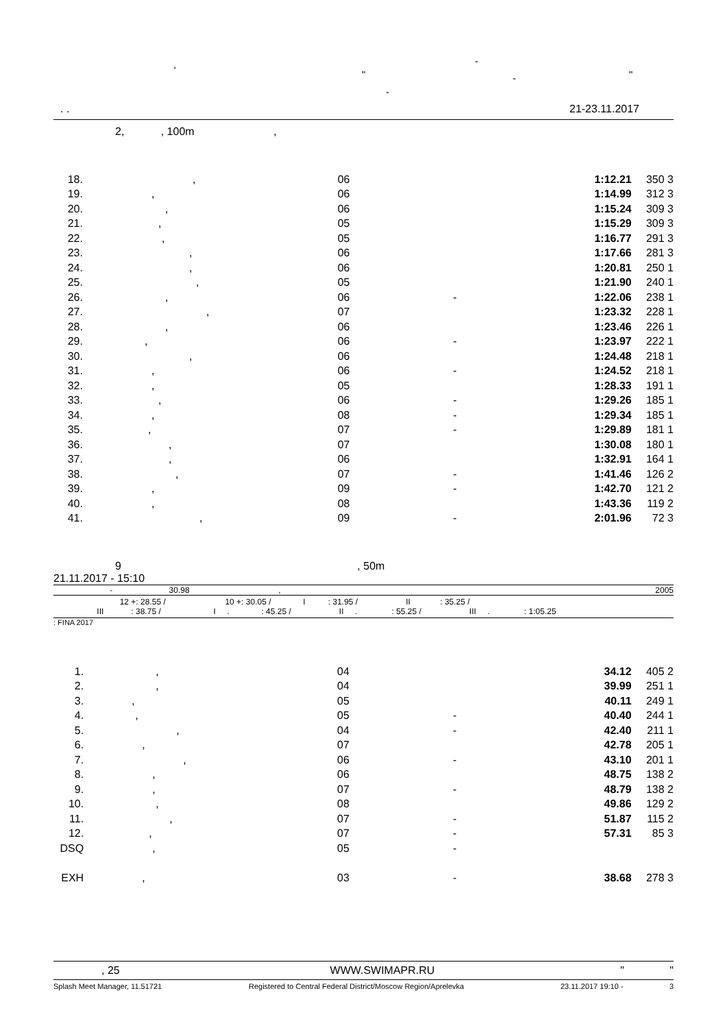, -
" - "
-
. . 21-23.11.2017
2, , 100m ,
| 18. | , | 06 | | 1:12.21 | 350 | 3 |
| 19. | , | 06 | | 1:14.99 | 312 | 3 |
| 20. | , | 06 | | 1:15.24 | 309 | 3 |
| 21. | , | 05 | | 1:15.29 | 309 | 3 |
| 22. | , | 05 | | 1:16.77 | 291 | 3 |
| 23. | , | 06 | | 1:17.66 | 281 | 3 |
| 24. | , | 06 | | 1:20.81 | 250 | 1 |
| 25. | , | 05 | | 1:21.90 | 240 | 1 |
| 26. | , | 06 | - | 1:22.06 | 238 | 1 |
| 27. | , | 07 | | 1:23.32 | 228 | 1 |
| 28. | , | 06 | | 1:23.46 | 226 | 1 |
| 29. | , | 06 | - | 1:23.97 | 222 | 1 |
| 30. | , | 06 | | 1:24.48 | 218 | 1 |
| 31. | , | 06 | - | 1:24.52 | 218 | 1 |
| 32. | , | 05 | | 1:28.33 | 191 | 1 |
| 33. | , | 06 | - | 1:29.26 | 185 | 1 |
| 34. | , | 08 | - | 1:29.34 | 185 | 1 |
| 35. | , | 07 | - | 1:29.89 | 181 | 1 |
| 36. | , | 07 | | 1:30.08 | 180 | 1 |
| 37. | , | 06 | | 1:32.91 | 164 | 1 |
| 38. | , | 07 | - | 1:41.46 | 126 | 2 |
| 39. | , | 09 | - | 1:42.70 | 121 | 2 |
| 40. | , | 08 | | 1:43.36 | 119 | 2 |
| 41. | , | 09 | - | 2:01.96 | 72 | 3 |
9 , 50m
21.11.2017 - 15:10
- 30.98, 2005
12 +: 28.55 / 10 +: 30.05 / I : 31.95 / II : 35.25 /
III : 38.75 / I . : 45.25 / II . : 55.25 / III . : 1:05.25
: FINA 2017
| 1. | , | 04 | | 34.12 | 405 | 2 |
| 2. | , | 04 | | 39.99 | 251 | 1 |
| 3. | , | 05 | | 40.11 | 249 | 1 |
| 4. | , | 05 | - | 40.40 | 244 | 1 |
| 5. | , | 04 | - | 42.40 | 211 | 1 |
| 6. | , | 07 | | 42.78 | 205 | 1 |
| 7. | , | 06 | - | 43.10 | 201 | 1 |
| 8. | , | 06 | | 48.75 | 138 | 2 |
| 9. | , | 07 | - | 48.79 | 138 | 2 |
| 10. | , | 08 | | 49.86 | 129 | 2 |
| 11. | , | 07 | - | 51.87 | 115 | 2 |
| 12. | , | 07 | - | 57.31 | 85 | 3 |
| DSQ | , | 05 | - | | | |
| EXH | , | 03 | - | 38.68 | 278 | 3 |
, 25 WWW.SWIMAPR.RU " "
Splash Meet Manager, 11.51721 Registered to Central Federal District/Moscow Region/Aprelevka 23.11.2017 19:10 - 3